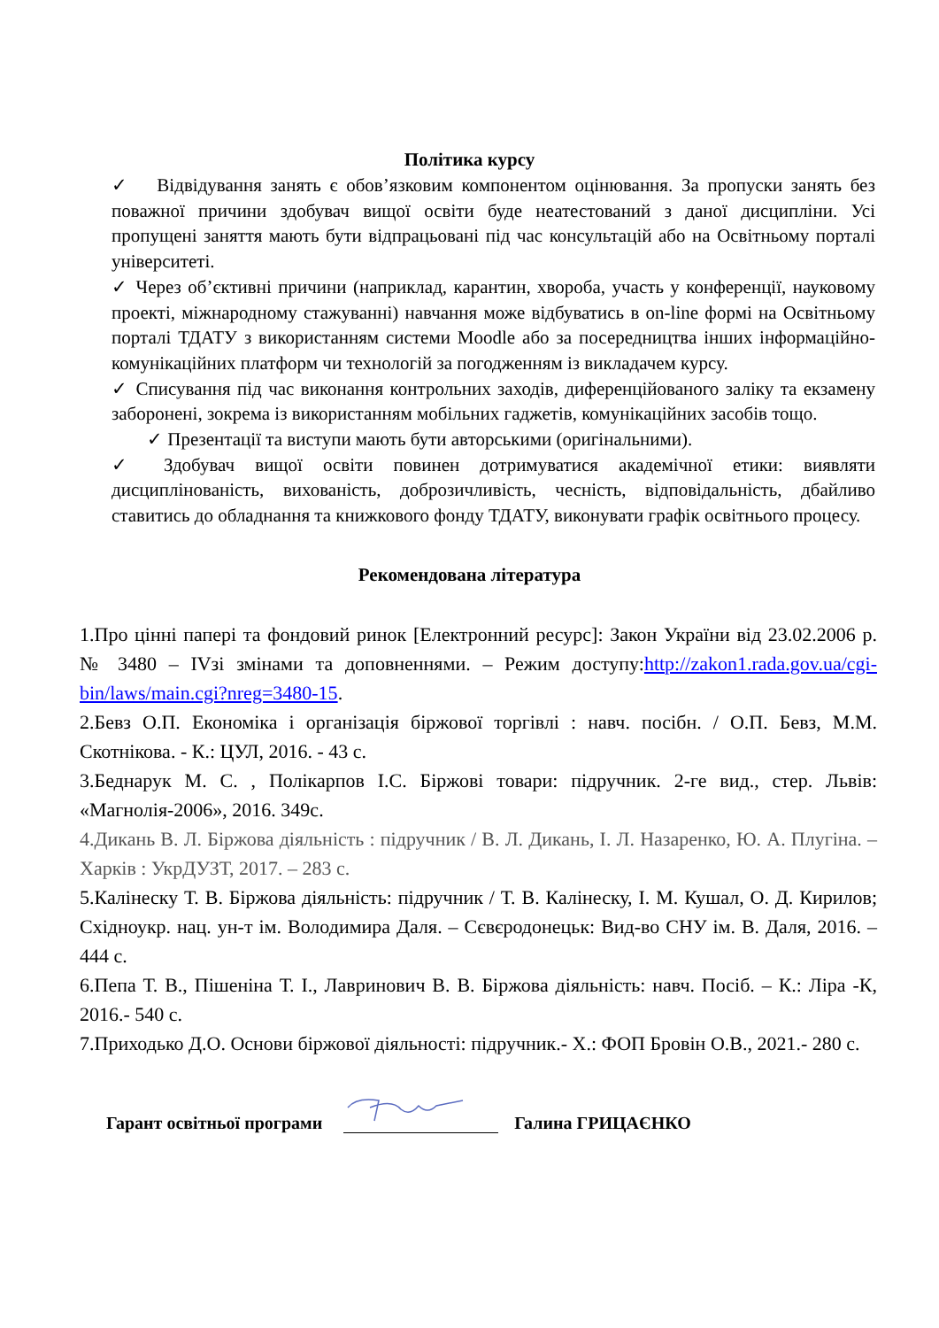Політика курсу
✓ Відвідування занять є обов’язковим компонентом оцінювання. За пропуски занять без поважної причини здобувач вищої освіти буде неатестований з даної дисципліни. Усі пропущені заняття мають бути відпрацьовані під час консультацій або на Освітньому порталі університеті.
✓ Через об’єктивні причини (наприклад, карантин, хвороба, участь у конференції, науковому проекті, міжнародному стажуванні) навчання може відбуватись в on-line формі на Освітньому порталі ТДАТУ з використанням системи Moodle або за посередництва інших інформаційно-комунікаційних платформ чи технологій за погодженням із викладачем курсу.
✓ Списування під час виконання контрольних заходів, диференційованого заліку та екзамену заборонені, зокрема із використанням мобільних гаджетів, комунікаційних засобів тощо.
✓ Презентації та виступи мають бути авторськими (оригінальними).
✓ Здобувач вищої освіти повинен дотримуватися академічної етики: виявляти дисциплінованість, вихованість, доброзичливість, чесність, відповідальність, дбайливо ставитись до обладнання та книжкового фонду ТДАТУ, виконувати графік освітнього процесу.
Рекомендована література
1.Про цінні папері та фондовий ринок [Електронний ресурс]: Закон України від 23.02.2006 р. № 3480 – IVзі змінами та доповненнями. – Режим доступу:http://zakon1.rada.gov.ua/cgi-bin/laws/main.cgi?nreg=3480-15.
2.Бевз О.П. Економіка і організація біржової торгівлі : навч. посібн. / О.П. Бевз, М.М. Скотнікова. - К.: ЦУЛ, 2016. - 43 с.
3.Беднарук М. С. , Полікарпов І.С. Біржові товари: підручник. 2-ге вид., стер. Львів: «Магнолія-2006», 2016. 349с.
4.Дикань В. Л. Біржова діяльність : підручник / В. Л. Дикань, І. Л. Назаренко, Ю. А. Плугіна. – Харків : УкрДУЗТ, 2017. – 283 с.
5.Калінеску Т. В. Біржова діяльність: підручник / Т. В. Калінеску, І. М. Кушал, О. Д. Кирилов; Східноукр. нац. ун-т ім. Володимира Даля. – Сєвєродонецьк: Вид-во СНУ ім. В. Даля, 2016. – 444 с.
6.Пепа Т. В., Пішеніна Т. І., Лавринович В. В. Біржова діяльність: навч. Посіб. – К.: Ліра -К, 2016.- 540 с.
7.Приходько Д.О. Основи біржової діяльності: підручник.- Х.: ФОП Бровін О.В., 2021.- 280 с.
Гарант освітньої програми Галина ГРИЦАЄНКО